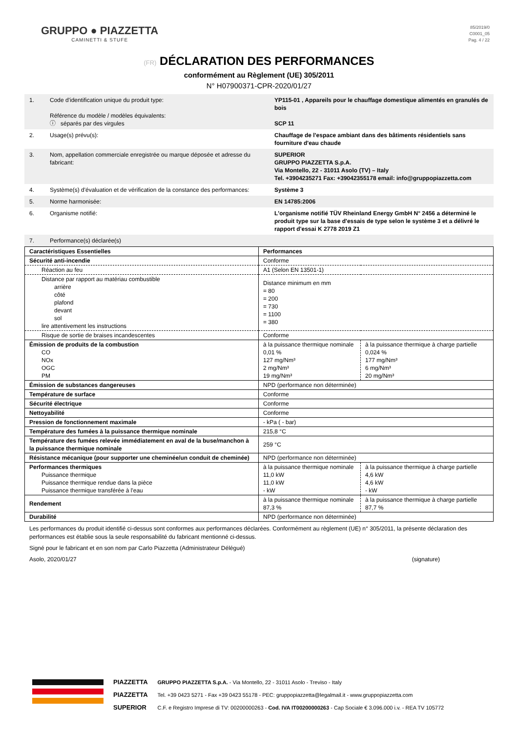GRUPPO ● PIAZZETTA
CAMINETTI & STUFE
85/2019/0
C0001_05
Pag. 4 / 22
(FR) DÉCLARATION DES PERFORMANCES
conformément au Règlement (UE) 305/2011
N° H07900371-CPR-2020/01/27
| 1. | Code d'identification unique du produit type: Référence du modèle / modèles équivalents: ⓘ séparés par des virgules | YP115-01 , Appareils pour le chauffage domestique alimentés en granulés de bois SCP 11 |
| 2. | Usage(s) prévu(s): | Chauffage de l'espace ambiant dans des bâtiments résidentiels sans fourniture d'eau chaude |
| 3. | Nom, appellation commerciale enregistrée ou marque déposée et adresse du fabricant: | SUPERIOR GRUPPO PIAZZETTA S.p.A. Via Montello, 22 - 31011 Asolo (TV) – Italy Tel. +3904235271 Fax: +39042355178 email: info@gruppopiazzetta.com |
| 4. | Système(s) d'évaluation et de vérification de la constance des performances: | Système 3 |
| 5. | Norme harmonisée: | EN 14785:2006 |
| 6. | Organisme notifié: | L'organisme notifié TÜV Rheinland Energy GmbH N° 2456 a déterminé le produit type sur la base d'essais de type selon le système 3 et a délivré le rapport d'essai K 2778 2019 Z1 |
| 7. | Performance(s) déclarée(s) | |
| Caractéristiques Essentielles | Performances | |
| Sécurité anti-incendie | Conforme | |
| Réaction au feu | A1 (Selon EN 13501-1) | |
| Distance par rapport au matériau combustible arrière côté plafond devant sol lire attentivement les instructions | Distance minimum en mm = 80 = 200 = 730 = 1100 = 380 | |
| Risque de sortie de braises incandescentes | Conforme | |
| Émission de produits de la combustion CO NOx OGC PM | à la puissance thermique nominale 0,01 % 127 mg/Nm³ 2 mg/Nm³ 19 mg/Nm³ | à la puissance thermique à charge partielle 0,024 % 177 mg/Nm³ 6 mg/Nm³ 20 mg/Nm³ |
| Émission de substances dangereuses | NPD (performance non déterminée) | |
| Température de surface | Conforme | |
| Sécurité électrique | Conforme | |
| Nettoyabilité | Conforme | |
| Pression de fonctionnement maximale | - kPa ( - bar) | |
| Température des fumées à la puissance thermique nominale | 215,8 °C | |
| Température des fumées relevée immédiatement en aval de la buse/manchon à la puissance thermique nominale | 259 °C | |
| Résistance mécanique (pour supporter une cheminée/un conduit de cheminée) | NPD (performance non déterminée) | |
| Performances thermiques Puissance thermique Puissance thermique rendue dans la pièce Puissance thermique transférée à l'eau | à la puissance thermique nominale 11,0 kW 11,0 kW - kW | à la puissance thermique à charge partielle 4,6 kW 4,6 kW - kW |
| Rendement | à la puissance thermique nominale 87,3 % | à la puissance thermique à charge partielle 87,7 % |
| Durabilité | NPD (performance non déterminée) | |
Les performances du produit identifié ci-dessus sont conformes aux performances déclarées. Conformément au règlement (UE) n° 305/2011, la présente déclaration des performances est établie sous la seule responsabilité du fabricant mentionné ci-dessus.
Signé pour le fabricant et en son nom par Carlo Piazzetta (Administrateur Délégué)
Asolo, 2020/01/27 (signature)
PIAZZETTA
PIAZZETTA
SUPERIOR
GRUPPO PIAZZETTA S.p.A. - Via Montello, 22 - 31011 Asolo - Treviso - Italy
Tel. +39 0423 5271 - Fax +39 0423 55178 - PEC: gruppopiazzetta@legalmail.it - www.gruppopiazzetta.com
C.F. e Registro Imprese di TV: 00200000263 - Cod. IVA IT00200000263 - Cap Sociale € 3.096.000 i.v. - REA TV 105772